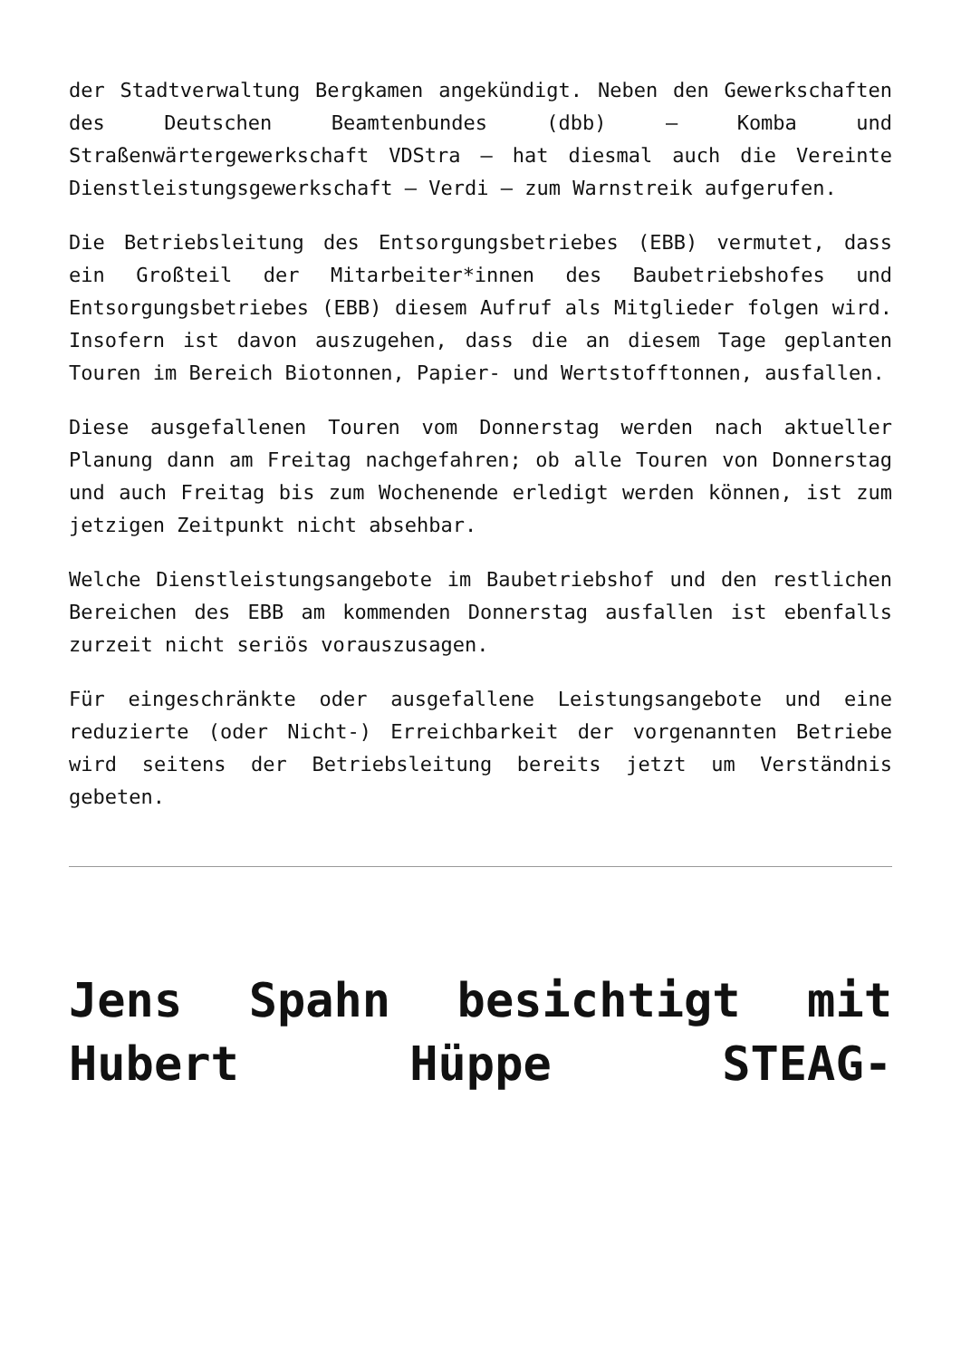der Stadtverwaltung Bergkamen angekündigt. Neben den Gewerkschaften des Deutschen Beamtenbundes (dbb) – Komba und Straßenwärtergewerkschaft VDStra – hat diesmal auch die Vereinte Dienstleistungsgewerkschaft – Verdi – zum Warnstreik aufgerufen.
Die Betriebsleitung des Entsorgungsbetriebes (EBB) vermutet, dass ein Großteil der Mitarbeiter*innen des Baubetriebshofes und Entsorgungsbetriebes (EBB) diesem Aufruf als Mitglieder folgen wird. Insofern ist davon auszugehen, dass die an diesem Tage geplanten Touren im Bereich Biotonnen, Papier- und Wertstofftonnen, ausfallen.
Diese ausgefallenen Touren vom Donnerstag werden nach aktueller Planung dann am Freitag nachgefahren; ob alle Touren von Donnerstag und auch Freitag bis zum Wochenende erledigt werden können, ist zum jetzigen Zeitpunkt nicht absehbar.
Welche Dienstleistungsangebote im Baubetriebshof und den restlichen Bereichen des EBB am kommenden Donnerstag ausfallen ist ebenfalls zurzeit nicht seriös vorauszusagen.
Für eingeschränkte oder ausgefallene Leistungsangebote und eine reduzierte (oder Nicht-) Erreichbarkeit der vorgenannten Betriebe wird seitens der Betriebsleitung bereits jetzt um Verständnis gebeten.
Jens Spahn besichtigt mit Hubert Hüppe STEAG-